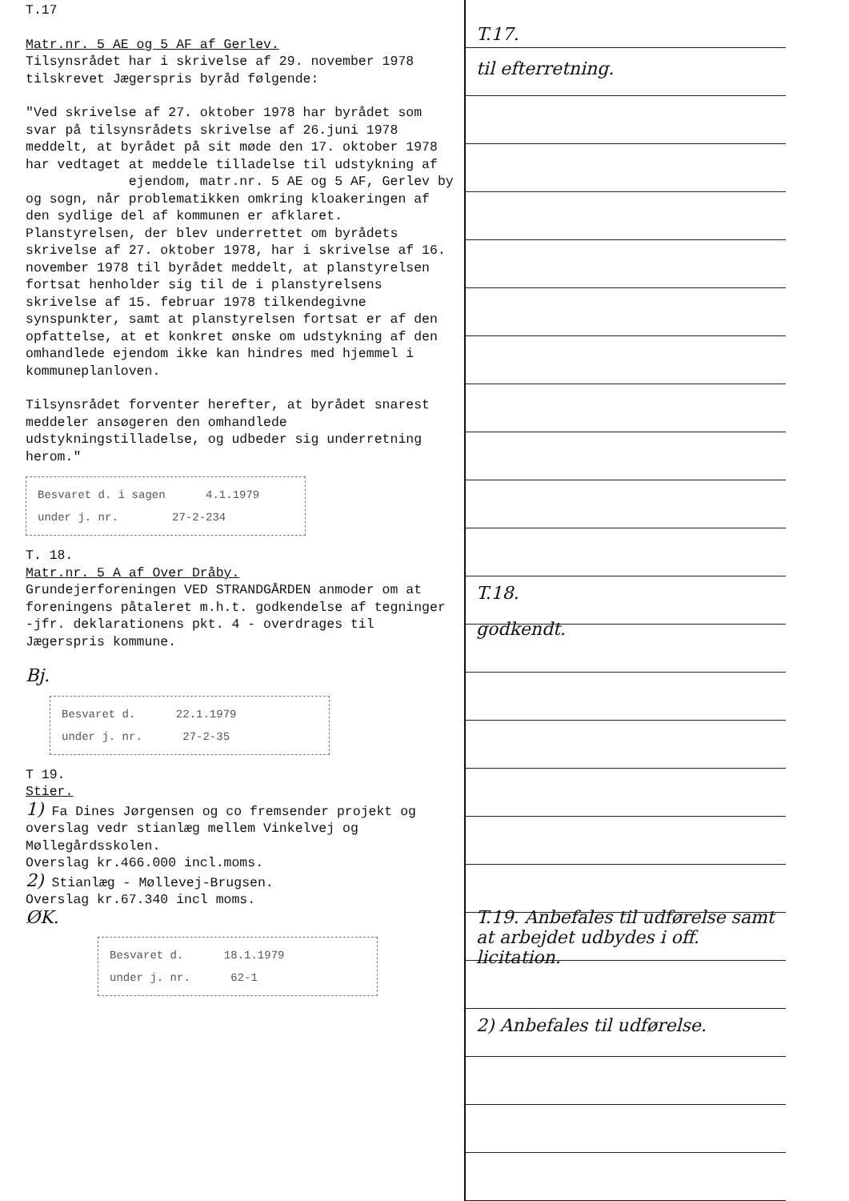T.17
Matr.nr. 5 AE og 5 AF af Gerlev.
Tilsynsrådet har i skrivelse af 29. november 1978 tilskrevet Jægerspris byråd følgende:
"Ved skrivelse af 27. oktober 1978 har byrådet som svar på tilsynsrådets skrivelse af 26.juni 1978 meddelt, at byrådet på sit møde den 17. oktober 1978 har vedtaget at meddele tilladelse til udstykning af ejendom, matr.nr. 5 AE og 5 AF, Gerlev by og sogn, når problematikken omkring kloakeringen af den sydlige del af kommunen er afklaret.
Planstyrelsen, der blev underrettet om byrådets skrivelse af 27. oktober 1978, har i skrivelse af 16. november 1978 til byrådet meddelt, at planstyrelsen fortsat henholder sig til de i planstyrelsens skrivelse af 15. februar 1978 tilkendegivne synspunkter, samt at planstyrelsen fortsat er af den opfattelse, at et konkret ønske om udstykning af den omhandlede ejendom ikke kan hindres med hjemmel i kommuneplanloven.
Tilsynsrådet forventer herefter, at byrådet snarest meddeler ansøgeren den omhandlede udstykningstilladelse, og udbeder sig underretning herom."
Besvaret d. i sagen 4.1.1979
under j. nr. 27-2-234
T. 18.
Matr.nr. 5 A af Over Dråby.
Grundejerforeningen VED STRANDGÅRDEN anmoder om at foreningens påtaleret m.h.t. godkendelse af tegninger -jfr. deklarationens pkt. 4 - overdrages til Jægerspris kommune.
Bj.
Besvaret d. 22.1.1979
under j. nr. 27-2-35
T 19.
Stier.
1) Fa Dines Jørgensen og co fremsender projekt og overslag vedr stianlæg mellem Vinkelvej og Møllegårdsskolen.
Overslag kr.466.000 incl.moms.
2) Stianlæg - Møllevej-Brugsen.
Overslag kr.67.340 incl moms.
ØK.
Besvaret d. 18.1.1979
under j. nr. 62-1
T.17.
til efterretning.
T.18.
godkendt.
T.19. Anbefales til udførelse samt at arbejdet udbydes i off. licitation.
2) Anbefales til udførelse.